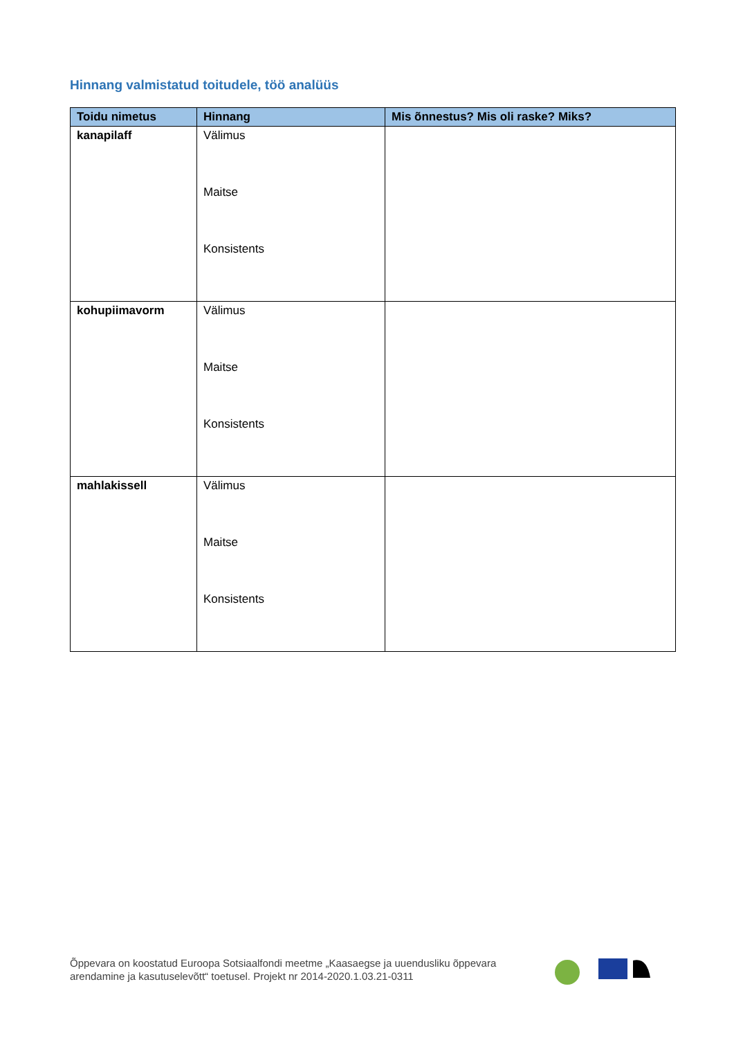Hinnang valmistatud toitudele, töö analüüs
| Toidu nimetus | Hinnang | Mis õnnestus? Mis oli raske? Miks? |
| --- | --- | --- |
| kanapilaff | Välimus Maitse Konsistents | |
| kohupiimavorm | Välimus Maitse Konsistents | |
| mahlakissell | Välimus Maitse Konsistents | |
Õppevara on koostatud Euroopa Sotsiaalfondi meetme „Kaasaegse ja uuendusliku õppevara arendamine ja kasutuselevõtt“ toetusel. Projekt nr 2014-2020.1.03.21-0311